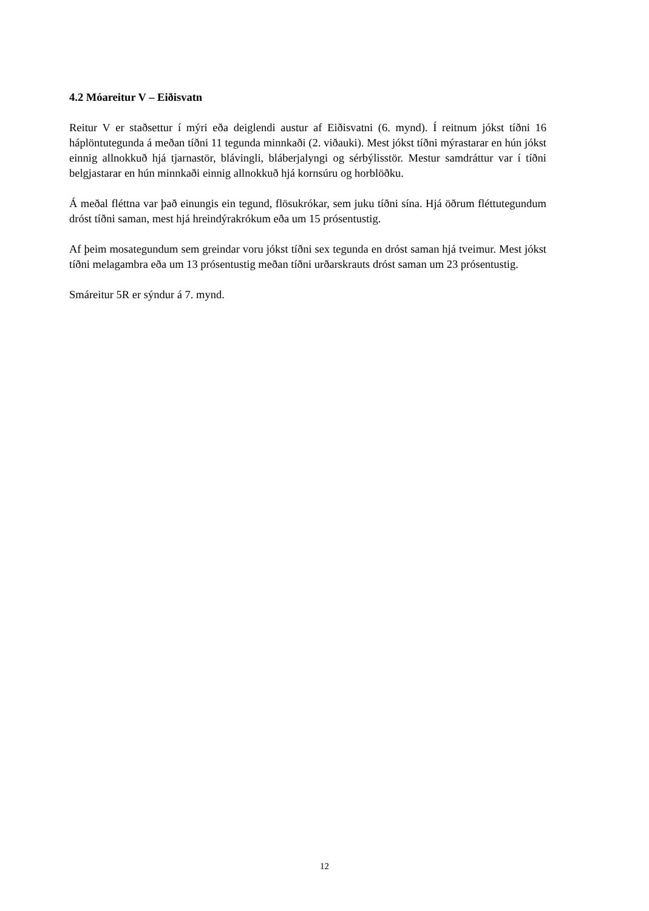4.2 Móareitur V – Eiðisvatn
Reitur V er staðsettur í mýri eða deiglendi austur af Eiðisvatni (6. mynd). Í reitnum jókst tíðni 16 háplöntutegunda á meðan tíðni 11 tegunda minnkaði (2. viðauki). Mest jókst tíðni mýrastarar en hún jókst einnig allnokkuð hjá tjarnastör, blávingli, bláberjalyngi og sérbýlisstör. Mestur samdráttur var í tíðni belgjastarar en hún minnkaði einnig allnokkuð hjá kornsúru og horblöðku.
Á meðal fléttna var það einungis ein tegund, flösukrókar, sem juku tíðni sína. Hjá öðrum fléttutegundum dróst tíðni saman, mest hjá hreindýrakrókum eða um 15 prósentustig.
Af þeim mosategundum sem greindar voru jókst tíðni sex tegunda en dróst saman hjá tveimur. Mest jókst tíðni melagambra eða um 13 prósentustig meðan tíðni urðarskrauts dróst saman um 23 prósentustig.
Smáreitur 5R er sýndur á 7. mynd.
12